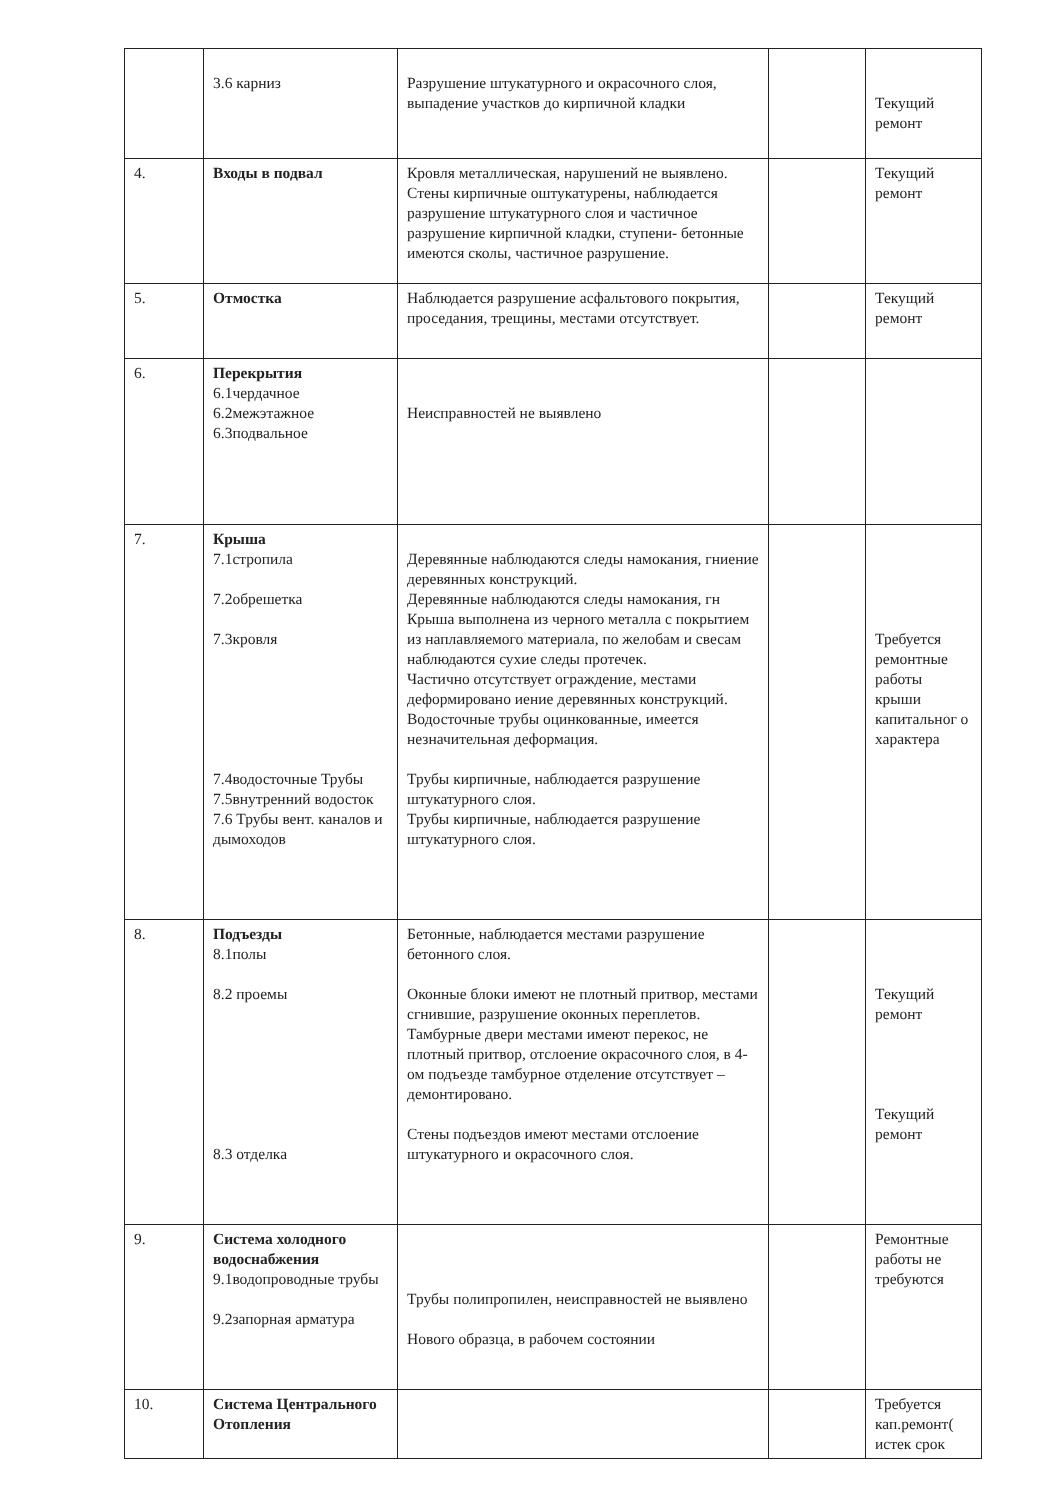| | 3.6 карниз | Разрушение штукатурного и окрасочного слоя, выпадение участков до кирпичной кладки | | Текущий ремонт |
| 4. | Входы в подвал | Кровля металлическая, нарушений не выявлено. Стены кирпичные оштукатурены, наблюдается разрушение штукатурного слоя и частичное разрушение кирпичной кладки, ступени- бетонные имеются сколы, частичное разрушение. | | Текущий ремонт |
| 5. | Отмостка | Наблюдается разрушение асфальтового покрытия, проседания, трещины, местами отсутствует. | | Текущий ремонт |
| 6. | Перекрытия 6.1чердачное 6.2межэтажное 6.3подвальное | Неисправностей не выявлено | | |
| 7. | Крыша 7.1стропила 7.2обрешетка 7.3кровля 7.4водосточные Трубы 7.5внутренний водосток 7.6 Трубы вент. каналов и дымоходов | Деревянные наблюдаются следы намокания, гниение деревянных конструкций. Деревянные наблюдаются следы намокания, гн Крыша выполнена из черного металла с покрытием из наплавляемого материала, по желобам и свесам наблюдаются сухие следы протечек. Частично отсутствует ограждение, местами деформировано иение деревянных конструкций. Водосточные трубы оцинкованные, имеется незначительная деформация. Трубы кирпичные, наблюдается разрушение штукатурного слоя. Трубы кирпичные, наблюдается разрушение штукатурного слоя. | | Требуется ремонтные работы крыши капитальног о характера |
| 8. | Подъезды 8.1полы 8.2 проемы 8.3 отделка | Бетонные, наблюдается местами разрушение бетонного слоя. Оконные блоки имеют не плотный притвор, местами сгнившие, разрушение оконных переплетов. Тамбурные двери местами имеют перекос, не плотный притвор, отслоение окрасочного слоя, в 4-ом подъезде тамбурное отделение отсутствует – демонтировано. Стены подъездов имеют местами отслоение штукатурного и окрасочного слоя. | | Текущий ремонт Текущий ремонт |
| 9. | Система холодного водоснабжения 9.1водопроводные трубы 9.2запорная арматура | Трубы полипропилен, неисправностей не выявлено Нового образца, в рабочем состоянии | | Ремонтные работы не требуются |
| 10. | Система Центрального Отопления | | | Требуется кап.ремонт( истек срок |